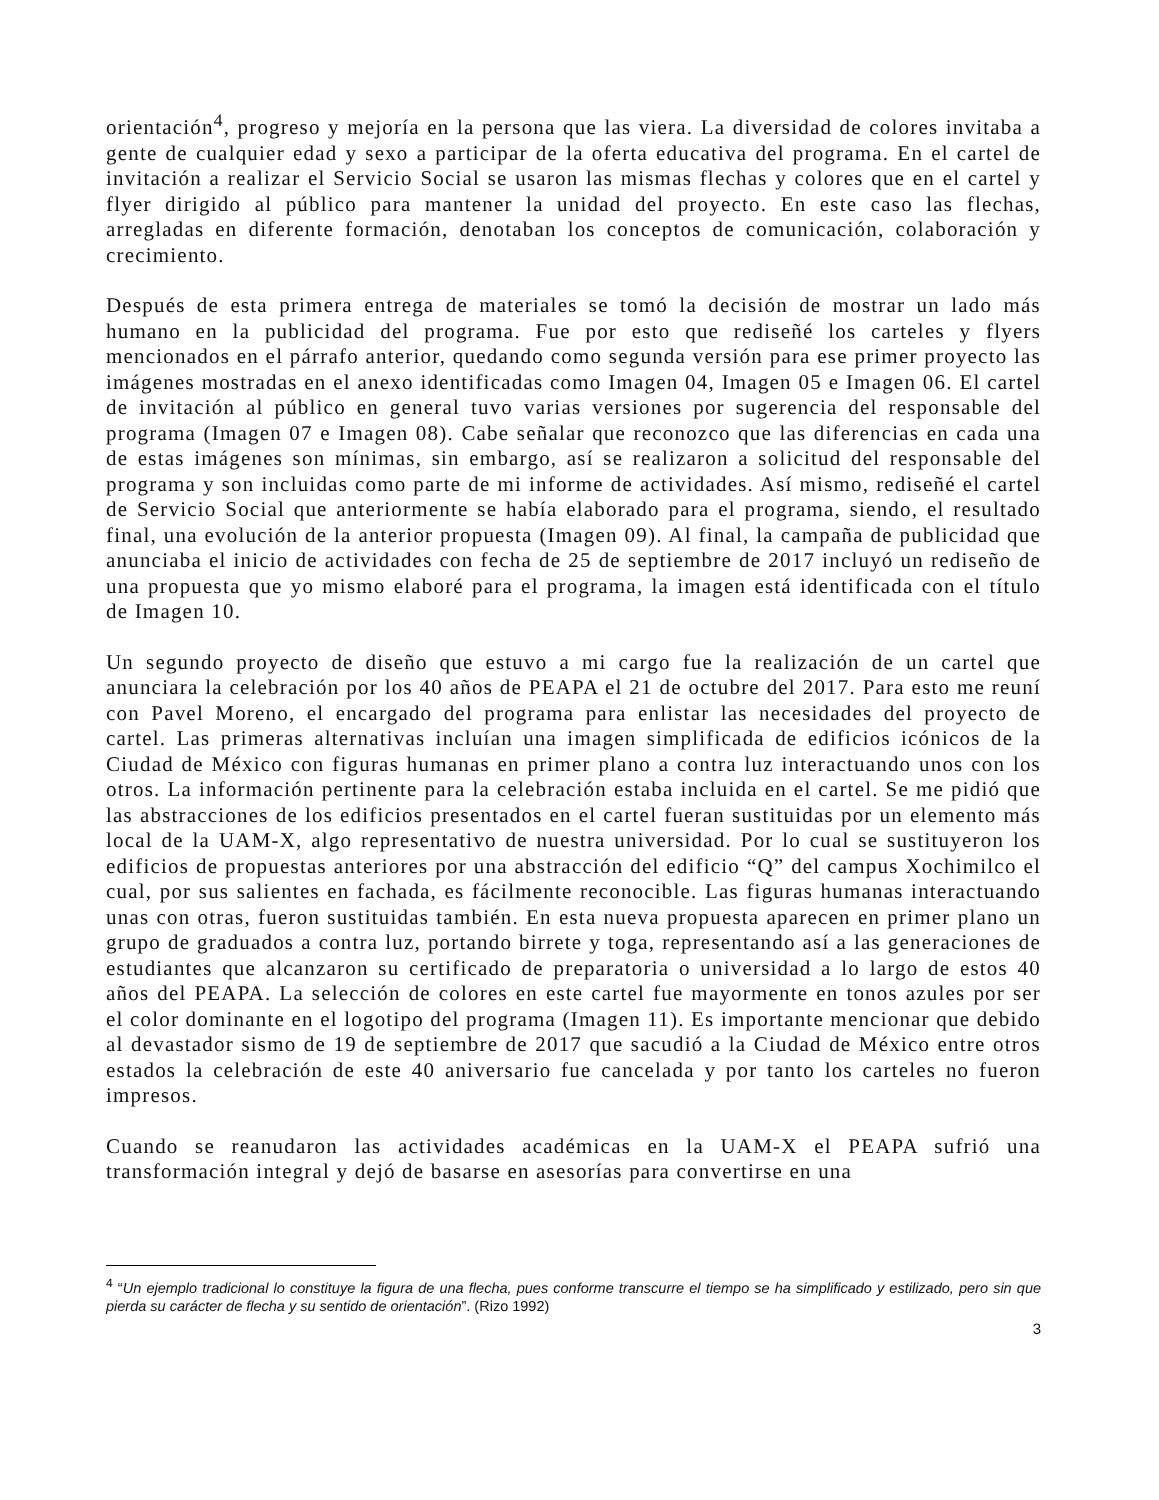orientación<sup>4</sup>, progreso y mejoría en la persona que las viera. La diversidad de colores invitaba a gente de cualquier edad y sexo a participar de la oferta educativa del programa. En el cartel de invitación a realizar el Servicio Social se usaron las mismas flechas y colores que en el cartel y flyer dirigido al público para mantener la unidad del proyecto. En este caso las flechas, arregladas en diferente formación, denotaban los conceptos de comunicación, colaboración y crecimiento.
Después de esta primera entrega de materiales se tomó la decisión de mostrar un lado más humano en la publicidad del programa. Fue por esto que rediseñé los carteles y flyers mencionados en el párrafo anterior, quedando como segunda versión para ese primer proyecto las imágenes mostradas en el anexo identificadas como Imagen 04, Imagen 05 e Imagen 06. El cartel de invitación al público en general tuvo varias versiones por sugerencia del responsable del programa (Imagen 07 e Imagen 08). Cabe señalar que reconozco que las diferencias en cada una de estas imágenes son mínimas, sin embargo, así se realizaron a solicitud del responsable del programa y son incluidas como parte de mi informe de actividades. Así mismo, rediseñé el cartel de Servicio Social que anteriormente se había elaborado para el programa, siendo, el resultado final, una evolución de la anterior propuesta (Imagen 09). Al final, la campaña de publicidad que anunciaba el inicio de actividades con fecha de 25 de septiembre de 2017 incluyó un rediseño de una propuesta que yo mismo elaboré para el programa, la imagen está identificada con el título de Imagen 10.
Un segundo proyecto de diseño que estuvo a mi cargo fue la realización de un cartel que anunciara la celebración por los 40 años de PEAPA el 21 de octubre del 2017. Para esto me reuní con Pavel Moreno, el encargado del programa para enlistar las necesidades del proyecto de cartel. Las primeras alternativas incluían una imagen simplificada de edificios icónicos de la Ciudad de México con figuras humanas en primer plano a contra luz interactuando unos con los otros. La información pertinente para la celebración estaba incluida en el cartel. Se me pidió que las abstracciones de los edificios presentados en el cartel fueran sustituidas por un elemento más local de la UAM-X, algo representativo de nuestra universidad. Por lo cual se sustituyeron los edificios de propuestas anteriores por una abstracción del edificio “Q” del campus Xochimilco el cual, por sus salientes en fachada, es fácilmente reconocible. Las figuras humanas interactuando unas con otras, fueron sustituidas también. En esta nueva propuesta aparecen en primer plano un grupo de graduados a contra luz, portando birrete y toga, representando así a las generaciones de estudiantes que alcanzaron su certificado de preparatoria o universidad a lo largo de estos 40 años del PEAPA. La selección de colores en este cartel fue mayormente en tonos azules por ser el color dominante en el logotipo del programa (Imagen 11). Es importante mencionar que debido al devastador sismo de 19 de septiembre de 2017 que sacudió a la Ciudad de México entre otros estados la celebración de este 40 aniversario fue cancelada y por tanto los carteles no fueron impresos.
Cuando se reanudaron las actividades académicas en la UAM-X el PEAPA sufrió una transformación integral y dejó de basarse en asesorías para convertirse en una
<sup>4</sup> “Un ejemplo tradicional lo constituye la figura de una flecha, pues conforme transcurre el tiempo se ha simplificado y estilizado, pero sin que pierda su carácter de flecha y su sentido de orientación”. (Rizo 1992)
3